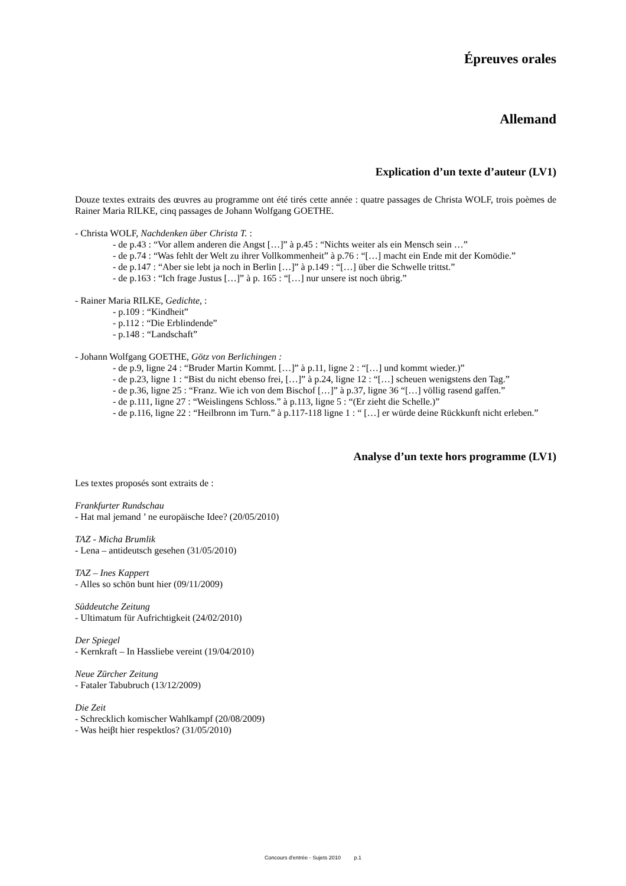Épreuves orales
Allemand
Explication d’un texte d’auteur (LV1)
Douze textes extraits des œuvres au programme ont été tirés cette année : quatre passages de Christa WOLF, trois poèmes de Rainer Maria RILKE, cinq passages de Johann Wolfgang GOETHE.
- Christa WOLF, Nachdenken über Christa T. :
- de p.43 : “Vor allem anderen die Angst […]” à p.45 : “Nichts weiter als ein Mensch sein …”
- de p.74 : “Was fehlt der Welt zu ihrer Vollkommenheit” à p.76 : “[…] macht ein Ende mit der Komödie.”
- de p.147 : “Aber sie lebt ja noch in Berlin […]” à p.149 : “[…] über die Schwelle trittst.”
- de p.163 : “Ich frage Justus […]” à p. 165 : “[…] nur unsere ist noch übrig.”
- Rainer Maria RILKE, Gedichte, :
- p.109 : “Kindheit”
- p.112 : “Die Erblindende”
- p.148 : “Landschaft”
- Johann Wolfgang GOETHE, Götz von Berlichingen :
- de p.9, ligne 24 : “Bruder Martin Kommt. […]” à p.11, ligne 2 : “[…] und kommt wieder.)”
- de p.23, ligne 1 : “Bist du nicht ebenso frei, […]” à p.24, ligne 12 : “[…] scheuen wenigstens den Tag.”
- de p.36, ligne 25 : “Franz. Wie ich von dem Bischof […]” à p.37, ligne 36 “[…] völlig rasend gaffen.”
- de p.111, ligne 27 : “Weislingens Schloss.” à p.113, ligne 5 : “(Er zieht die Schelle.)”
- de p.116, ligne 22 : “Heilbronn im Turn.” à p.117-118 ligne 1 : “ […] er würde deine Rückkunft nicht erleben.”
Analyse d’un texte hors programme (LV1)
Les textes proposés sont extraits de :
Frankfurter Rundschau
- Hat mal jemand ’ ne europäische Idee? (20/05/2010)
TAZ - Micha Brumlik
- Lena – antideutsch gesehen (31/05/2010)
TAZ – Ines Kappert
- Alles so schön bunt hier (09/11/2009)
Süddeutche Zeitung
- Ultimatum für Aufrichtigkeit (24/02/2010)
Der Spiegel
- Kernkraft – In Hassliebe vereint (19/04/2010)
Neue Zürcher Zeitung
- Fataler Tabubruch (13/12/2009)
Die Zeit
- Schrecklich komischer Wahlkampf (20/08/2009)
- Was heiβt hier respektlos? (31/05/2010)
Concours d'entrée - Sujets 2010 p.1